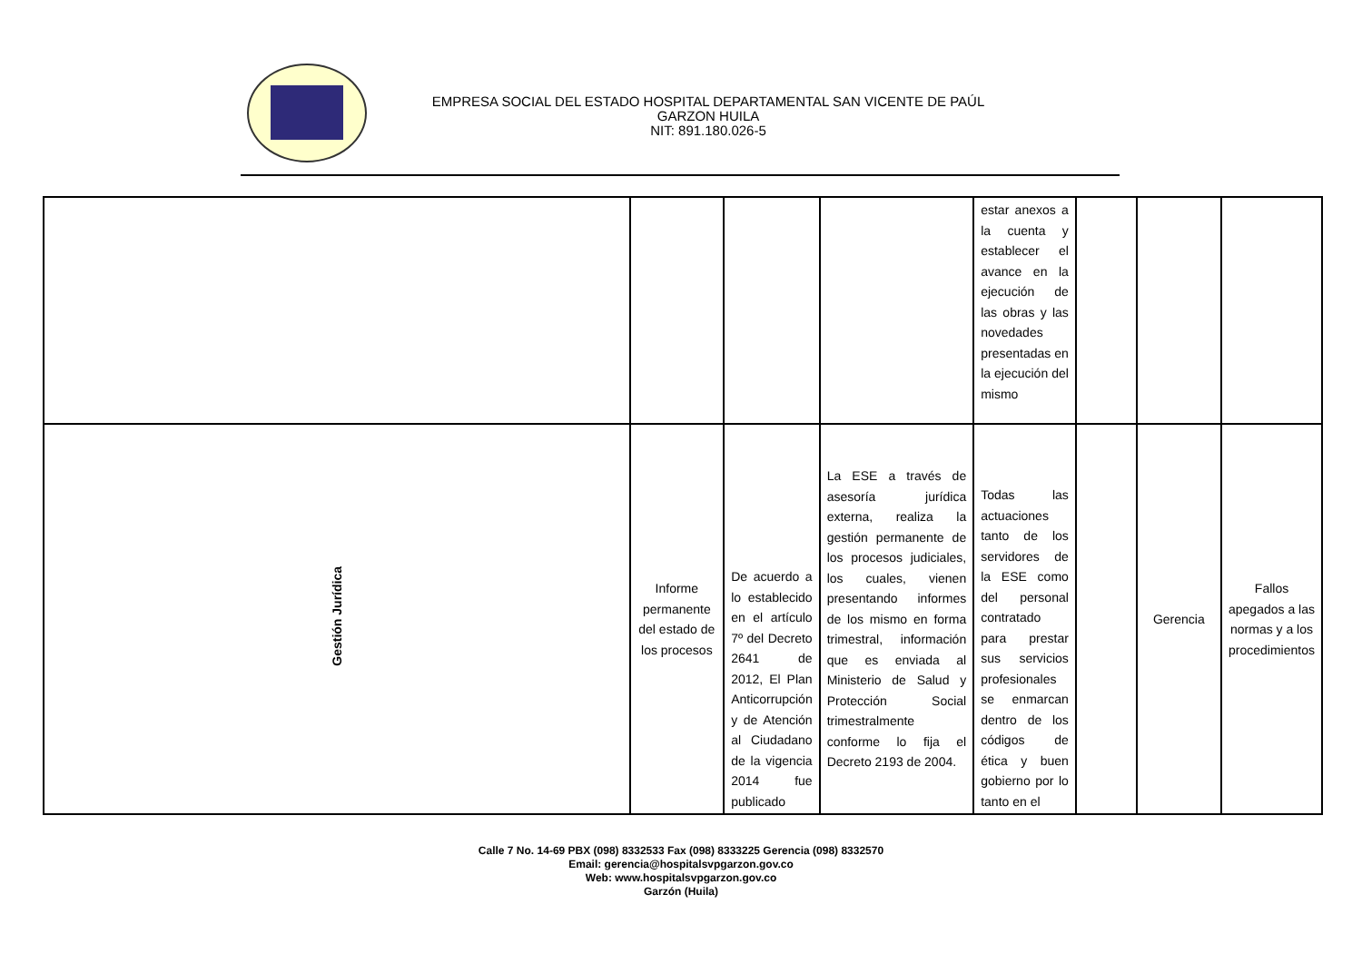EMPRESA SOCIAL DEL ESTADO HOSPITAL DEPARTAMENTAL SAN VICENTE DE PAÚL
GARZON HUILA
NIT: 891.180.026-5
| | | | | estar anexos a la cuenta y establecer el avance en la ejecución de las obras y las novedades presentadas en la ejecución del mismo | | | |
| Gestión Jurídica | Informe permanente del estado de los procesos | De acuerdo a lo establecido en el artículo 7º del Decreto 2641 de 2012, El Plan Anticorrupción y de Atención al Ciudadano de la vigencia 2014 fue publicado | La ESE a través de asesoría jurídica externa, realiza la gestión permanente de los procesos judiciales, los cuales, vienen presentando informes de los mismo en forma trimestral, información que es enviada al Ministerio de Salud y Protección Social trimestralmente conforme lo fija el Decreto 2193 de 2004. | Todas las actuaciones tanto de los servidores de la ESE como del personal contratado para prestar sus servicios profesionales se enmarcan dentro de los códigos de ética y buen gobierno por lo tanto en el | | Gerencia | Fallos apegados a las normas y a los procedimientos |
Calle 7 No. 14-69 PBX (098) 8332533 Fax (098) 8333225 Gerencia (098) 8332570
Email: gerencia@hospitalsvpgarzon.gov.co
Web: www.hospitalsvpgarzon.gov.co
Garzón (Huila)